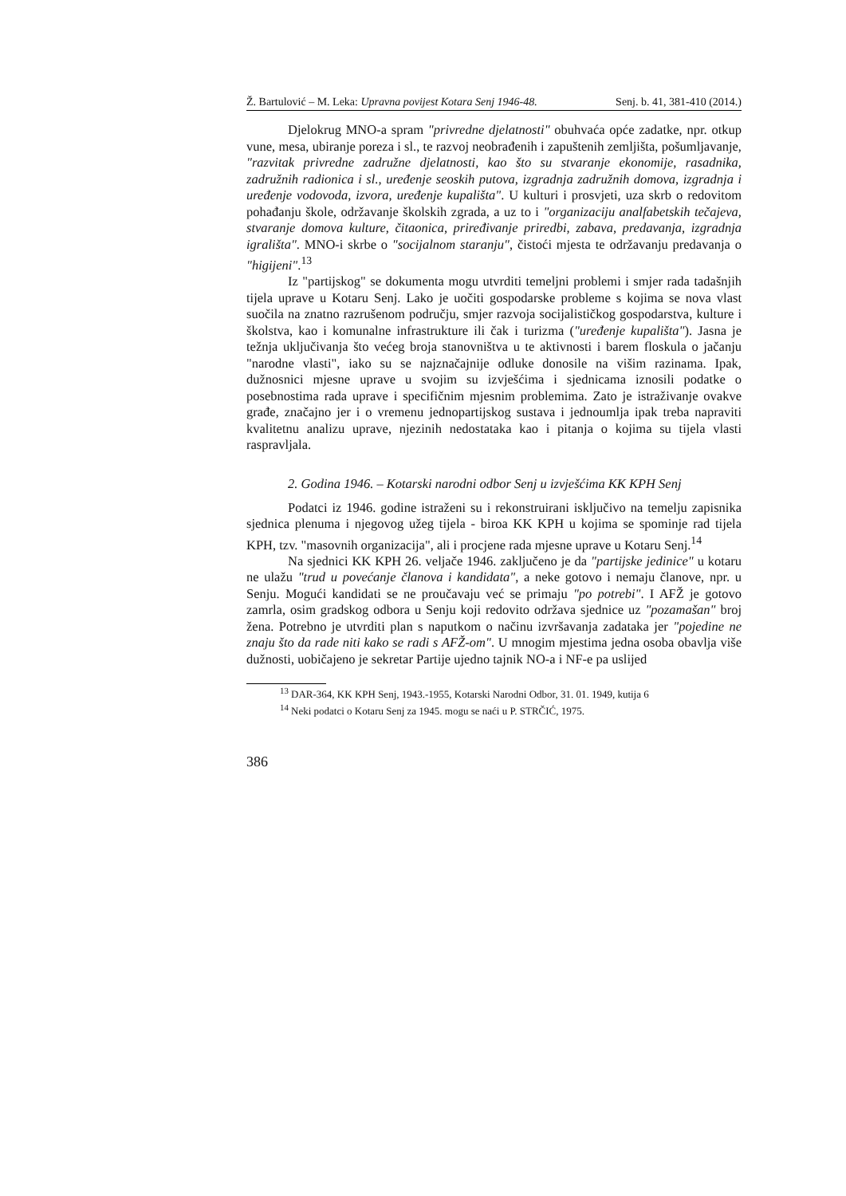Ž. Bartulović – M. Leka: Upravna povijest Kotara Senj 1946-48. Senj. b. 41, 381-410 (2014.)
Djelokrug MNO-a spram "privredne djelatnosti" obuhvaća opće zadatke, npr. otkup vune, mesa, ubiranje poreza i sl., te razvoj neobrađenih i zapuštenih zemljišta, pošumljavanje, "razvitak privredne zadružne djelatnosti, kao što su stvaranje ekonomije, rasadnika, zadružnih radionica i sl., uređenje seoskih putova, izgradnja zadružnih domova, izgradnja i uređenje vodovoda, izvora, uređenje kupališta". U kulturi i prosvjeti, uza skrb o redovitom pohađanju škole, održavanje školskih zgrada, a uz to i "organizaciju analfabetskih tečajeva, stvaranje domova kulture, čitaonica, priređivanje priredbi, zabava, predavanja, izgradnja igrališta". MNO-i skrbe o "socijalnom staranju", čistoći mjesta te održavanju predavanja o "higijeni".<sup>13</sup>
Iz "partijskog" se dokumenta mogu utvrditi temeljni problemi i smjer rada tadašnjih tijela uprave u Kotaru Senj. Lako je uočiti gospodarske probleme s kojima se nova vlast suočila na znatno razrušenom području, smjer razvoja socijalističkog gospodarstva, kulture i školstva, kao i komunalne infrastrukture ili čak i turizma ("uređenje kupališta"). Jasna je težnja uključivanja što većeg broja stanovništva u te aktivnosti i barem floskula o jačanju "narodne vlasti", iako su se najznačajnije odluke donosile na višim razinama. Ipak, dužnosnici mjesne uprave u svojim su izvješćima i sjednicama iznosili podatke o posebnostima rada uprave i specifičnim mjesnim problemima. Zato je istraživanje ovakve građe, značajno jer i o vremenu jednopartijskog sustava i jednoumlja ipak treba napraviti kvalitetnu analizu uprave, njezinih nedostataka kao i pitanja o kojima su tijela vlasti raspravljala.
2. Godina 1946. – Kotarski narodni odbor Senj u izvješćima KK KPH Senj
Podatci iz 1946. godine istraženi su i rekonstruirani isključivo na temelju zapisnika sjednica plenuma i njegovog užeg tijela - biroa KK KPH u kojima se spominje rad tijela KPH, tzv. "masovnih organizacija", ali i procjene rada mjesne uprave u Kotaru Senj.<sup>14</sup>
Na sjednici KK KPH 26. veljače 1946. zaključeno je da "partijske jedinice" u kotaru ne ulažu "trud u povećanje članova i kandidata", a neke gotovo i nemaju članove, npr. u Senju. Mogući kandidati se ne proučavaju već se primaju "po potrebi". I AFŽ je gotovo zamrla, osim gradskog odbora u Senju koji redovito održava sjednice uz "pozamašan" broj žena. Potrebno je utvrditi plan s naputkom o načinu izvršavanja zadataka jer "pojedine ne znaju što da rade niti kako se radi s AFŽ-om". U mnogim mjestima jedna osoba obavlja više dužnosti, uobičajeno je sekretar Partije ujedno tajnik NO-a i NF-e pa uslijed
<sup>13</sup> DAR-364, KK KPH Senj, 1943.-1955, Kotarski Narodni Odbor, 31. 01. 1949, kutija 6
<sup>14</sup> Neki podatci o Kotaru Senj za 1945. mogu se naći u P. STRČIĆ, 1975.
386